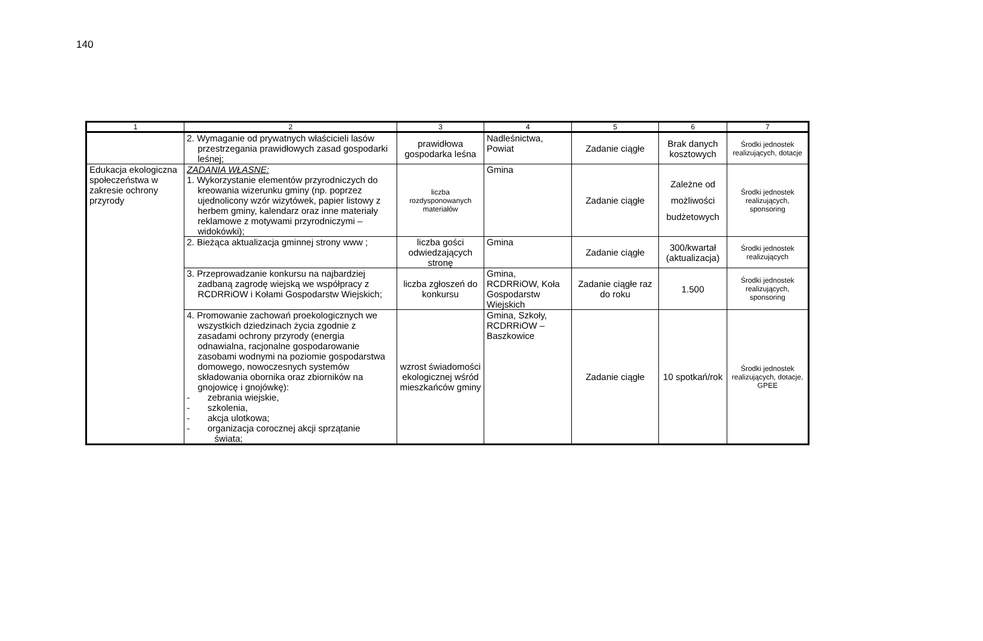140
| 1 | 2 | 3 | 4 | 5 | 6 | 7 |
| --- | --- | --- | --- | --- | --- | --- |
| | 2. Wymaganie od prywatnych właścicieli lasów przestrzegania prawidłowych zasad gospodarki leśnej; | prawidłowa gospodarka leśna | Nadleśnictwa, Powiat | Zadanie ciągłe | Brak danych kosztowych | Środki jednostek realizujących, dotacje |
| Edukacja ekologiczna społeczeństwa w zakresie ochrony przyrody | ZADANIA WŁASNE: 1. Wykorzystanie elementów przyrodniczych do kreowania wizerunku gminy (np. poprzez ujednolicony wzór wizytówek, papier listowy z herbem gminy, kalendarz oraz inne materiały reklamowe z motywami przyrodniczymi – widokówki); | liczba rozdysponowanych materiałów | Gmina | Zadanie ciągłe | Zależne od możliwości budżetowych | Środki jednostek realizujących, sponsoring |
| | 2. Bieżąca aktualizacja gminnej strony www ; | liczba gości odwiedzających stronę | Gmina | Zadanie ciągłe | 300/kwartał (aktualizacja) | Środki jednostek realizujących |
| | 3. Przeprowadzanie konkursu na najbardziej zadbaną zagrodę wiejską we współpracy z RCDRRiOW i Kołami Gospodarstw Wiejskich; | liczba zgłoszeń do konkursu | Gmina, RCDRRiOW, Koła Gospodarstw Wiejskich | Zadanie ciągłe raz do roku | 1.500 | Środki jednostek realizujących, sponsoring |
| | 4. Promowanie zachowań proekologicznych we wszystkich dziedzinach życia zgodnie z zasadami ochrony przyrody (energia odnawialna, racjonalne gospodarowanie zasobami wodnymi na poziomie gospodarstwa domowego, nowoczesnych systemów składowania obornika oraz zbiorników na gnojowicę i gnojówkę): - zebrania wiejskie, - szkolenia, - akcja ulotkowa; - organizacja corocznej akcji sprzątanie świata; | wzrost świadomości ekologicznej wśród mieszkańców gminy | Gmina, Szkoły, RCDRRiOW – Baszkowice | Zadanie ciągłe | 10 spotkań/rok | Środki jednostek realizujących, dotacje, GPEE |